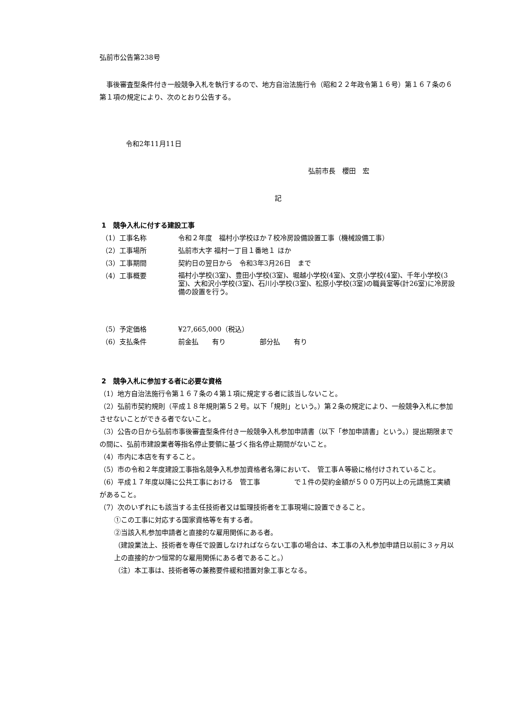弘前市公告第238号
　事後審査型条件付き一般競争入札を執行するので、地方自治法施行令（昭和２２年政令第１６号）第１６７条の６第１項の規定により、次のとおり公告する。
令和2年11月11日
弘前市長　櫻田　宏
記
1　競争入札に付する建設工事
| （1）工事名称 | 令和２年度 福村小学校ほか７校冷房設備設置工事（機械設備工事） |
| （2）工事場所 | 弘前市大字 福村一丁目１番地１ ほか |
| （3）工事期間 | 契約日の翌日から 令和3年3月26日 まで |
| （4）工事概要 | 福村小学校(3室)、豊田小学校(3室)、堀越小学校(4室)、文京小学校(4室)、千年小学校(3室)、大和沢小学校(3室)、石川小学校(3室)、松原小学校(3室)の職員室等(計26室)に冷房設備の設置を行う。 |
| （5）予定価格 | ¥27,665,000（税込） |
| （6）支払条件 | 前金払 有り 部分払 有り |
2　競争入札に参加する者に必要な資格
（1）地方自治法施行令第１６７条の４第１項に規定する者に該当しないこと。
（2）弘前市契約規則（平成１８年規則第５２号。以下「規則」という。）第２条の規定により、一般競争入札に参加させないことができる者でないこと。
（3）公告の日から弘前市事後審査型条件付き一般競争入札参加申請書（以下「参加申請書」という。）提出期限までの間に、弘前市建設業者等指名停止要領に基づく指名停止期間がないこと。
（4）市内に本店を有すること。
（5）市の令和２年度建設工事指名競争入札参加資格者名簿において、　管工事Ａ等級に格付けされていること。
（6）平成１７年度以降に公共工事における　管工事　　　　　で１件の契約金額が５００万円以上の元請施工実績があること。
（7）次のいずれにも該当する主任技術者又は監理技術者を工事現場に設置できること。
①この工事に対応する国家資格等を有する者。
②当該入札参加申請者と直接的な雇用関係にある者。
（建設業法上、技術者を専任で設置しなければならない工事の場合は、本工事の入札参加申請日以前に３ヶ月以上の直接的かつ恒常的な雇用関係にある者であること。）
（注）本工事は、技術者等の兼務要件緩和措置対象工事となる。